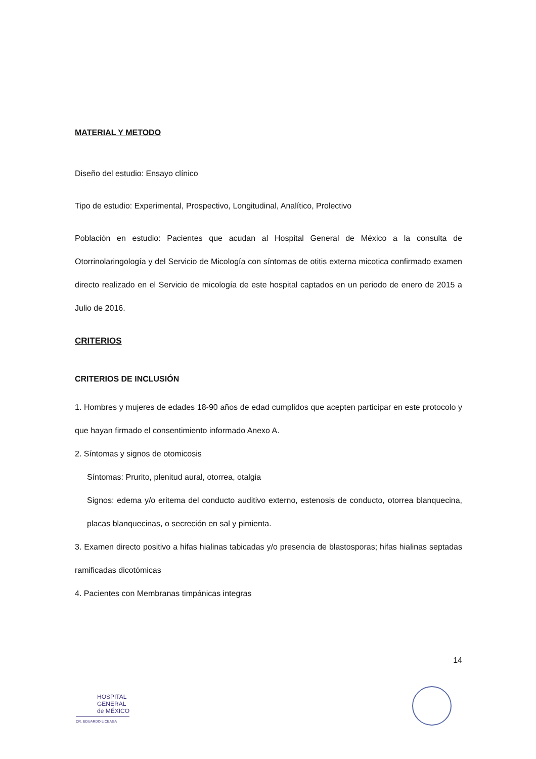MATERIAL Y METODO
Diseño del estudio: Ensayo clínico
Tipo de estudio: Experimental, Prospectivo, Longitudinal, Analítico, Prolectivo
Población en estudio: Pacientes que acudan al Hospital General de México a la consulta de Otorrinolaringología y del Servicio de Micología con síntomas de otitis externa micotica confirmado examen directo realizado en el Servicio de micología de este hospital captados en un periodo de enero de 2015 a Julio de 2016.
CRITERIOS
CRITERIOS DE INCLUSIÓN
1. Hombres y mujeres de edades 18-90 años de edad cumplidos que acepten participar en este protocolo y que hayan firmado el consentimiento informado Anexo A.
2. Síntomas y signos de otomicosis
Síntomas: Prurito, plenitud aural, otorrea, otalgia
Signos: edema y/o eritema del conducto auditivo externo, estenosis de conducto, otorrea blanquecina, placas blanquecinas, o secreción en sal y pimienta.
3. Examen directo positivo a hifas hialinas tabicadas y/o presencia de blastosporas; hifas hialinas septadas ramificadas dicotómicas
4. Pacientes con Membranas timpánicas integras
14
HOSPITAL
GENERAL
de MÉXICO
DR. EDUARDO LICEAGA